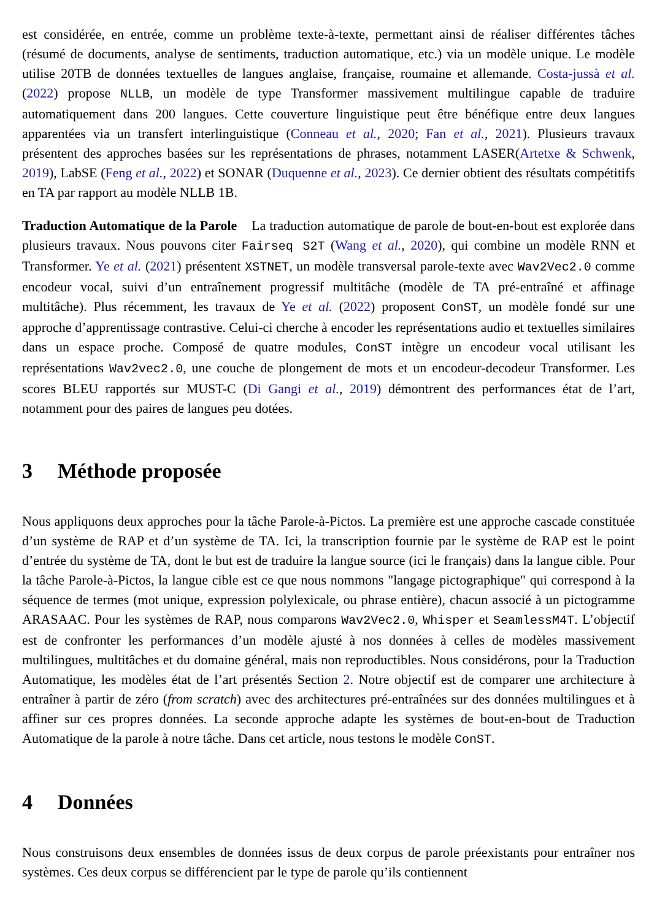est considérée, en entrée, comme un problème texte-à-texte, permettant ainsi de réaliser différentes tâches (résumé de documents, analyse de sentiments, traduction automatique, etc.) via un modèle unique. Le modèle utilise 20TB de données textuelles de langues anglaise, française, roumaine et allemande. Costa-jussà et al. (2022) propose NLLB, un modèle de type Transformer massivement multilingue capable de traduire automatiquement dans 200 langues. Cette couverture linguistique peut être bénéfique entre deux langues apparentées via un transfert interlinguistique (Conneau et al., 2020; Fan et al., 2021). Plusieurs travaux présentent des approches basées sur les représentations de phrases, notamment LASER(Artetxe & Schwenk, 2019), LabSE (Feng et al., 2022) et SONAR (Duquenne et al., 2023). Ce dernier obtient des résultats compétitifs en TA par rapport au modèle NLLB 1B.
Traduction Automatique de la Parole La traduction automatique de parole de bout-en-bout est explorée dans plusieurs travaux. Nous pouvons citer Fairseq S2T (Wang et al., 2020), qui combine un modèle RNN et Transformer. Ye et al. (2021) présentent XSTNET, un modèle transversal parole-texte avec Wav2Vec2.0 comme encodeur vocal, suivi d’un entraînement progressif multitâche (modèle de TA pré-entraîné et affinage multitâche). Plus récemment, les travaux de Ye et al. (2022) proposent ConST, un modèle fondé sur une approche d’apprentissage contrastive. Celui-ci cherche à encoder les représentations audio et textuelles similaires dans un espace proche. Composé de quatre modules, ConST intègre un encodeur vocal utilisant les représentations Wav2vec2.0, une couche de plongement de mots et un encodeur-decodeur Transformer. Les scores BLEU rapportés sur MUST-C (Di Gangi et al., 2019) démontrent des performances état de l’art, notamment pour des paires de langues peu dotées.
3 Méthode proposée
Nous appliquons deux approches pour la tâche Parole-à-Pictos. La première est une approche cascade constituée d’un système de RAP et d’un système de TA. Ici, la transcription fournie par le système de RAP est le point d’entrée du système de TA, dont le but est de traduire la langue source (ici le français) dans la langue cible. Pour la tâche Parole-à-Pictos, la langue cible est ce que nous nommons "langage pictographique" qui correspond à la séquence de termes (mot unique, expression polylexicale, ou phrase entière), chacun associé à un pictogramme ARASAAC. Pour les systèmes de RAP, nous comparons Wav2Vec2.0, Whisper et SeamlessM4T. L’objectif est de confronter les performances d’un modèle ajusté à nos données à celles de modèles massivement multilingues, multitâches et du domaine général, mais non reproductibles. Nous considérons, pour la Traduction Automatique, les modèles état de l’art présentés Section 2. Notre objectif est de comparer une architecture à entraîner à partir de zéro (from scratch) avec des architectures pré-entraînées sur des données multilingues et à affiner sur ces propres données. La seconde approche adapte les systèmes de bout-en-bout de Traduction Automatique de la parole à notre tâche. Dans cet article, nous testons le modèle ConST.
4 Données
Nous construisons deux ensembles de données issus de deux corpus de parole préexistants pour entraîner nos systèmes. Ces deux corpus se différencient par le type de parole qu’ils contiennent